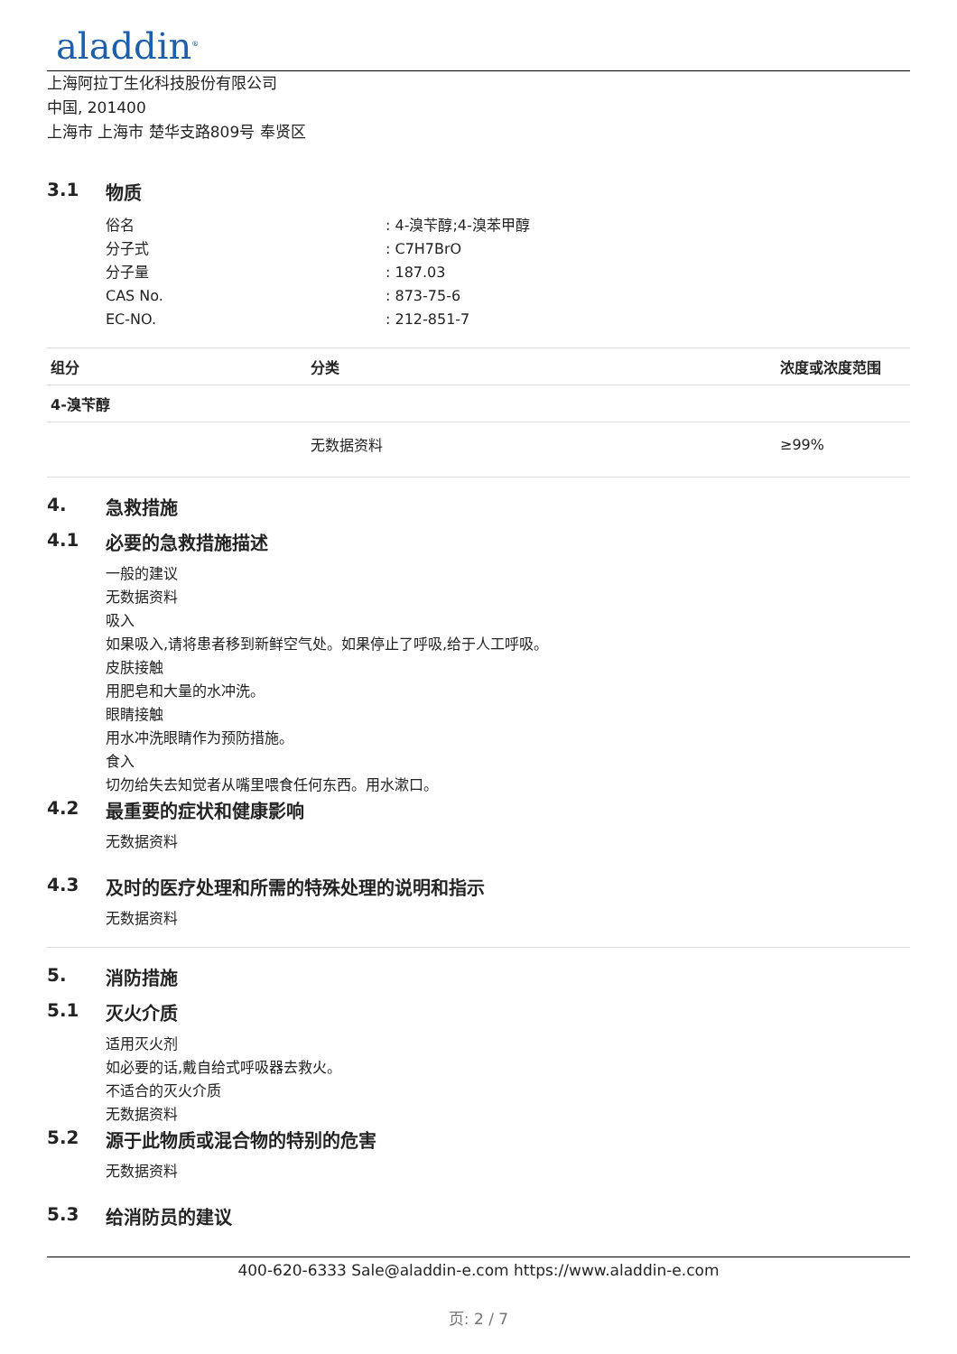aladdin<sup>®</sup>
上海阿拉丁生化科技股份有限公司
中国, 201400
上海市 上海市 楚华支路809号 奉贤区
3.1 物质
俗名: 4-溴苄醇;4-溴苯甲醇
分子式: C7H7BrO
分子量: 187.03
CAS No.: 873-75-6
EC-NO.: 212-851-7
| 组分 | 分类 | 浓度或浓度范围 |
| --- | --- | --- |
| 4-溴苄醇 | | |
| | 无数据资料 | ≥99% |
4. 急救措施
4.1 必要的急救措施描述
一般的建议
无数据资料
吸入
如果吸入,请将患者移到新鲜空气处。如果停止了呼吸,给于人工呼吸。
皮肤接触
用肥皂和大量的水冲洗。
眼睛接触
用水冲洗眼睛作为预防措施。
食入
切勿给失去知觉者从嘴里喂食任何东西。用水漱口。
4.2 最重要的症状和健康影响
无数据资料
4.3 及时的医疗处理和所需的特殊处理的说明和指示
无数据资料
5. 消防措施
5.1 灭火介质
适用灭火剂
如必要的话,戴自给式呼吸器去救火。
不适合的灭火介质
无数据资料
5.2 源于此物质或混合物的特别的危害
无数据资料
5.3 给消防员的建议
400-620-6333 Sale@aladdin-e.com https://www.aladdin-e.com
页: 2 / 7